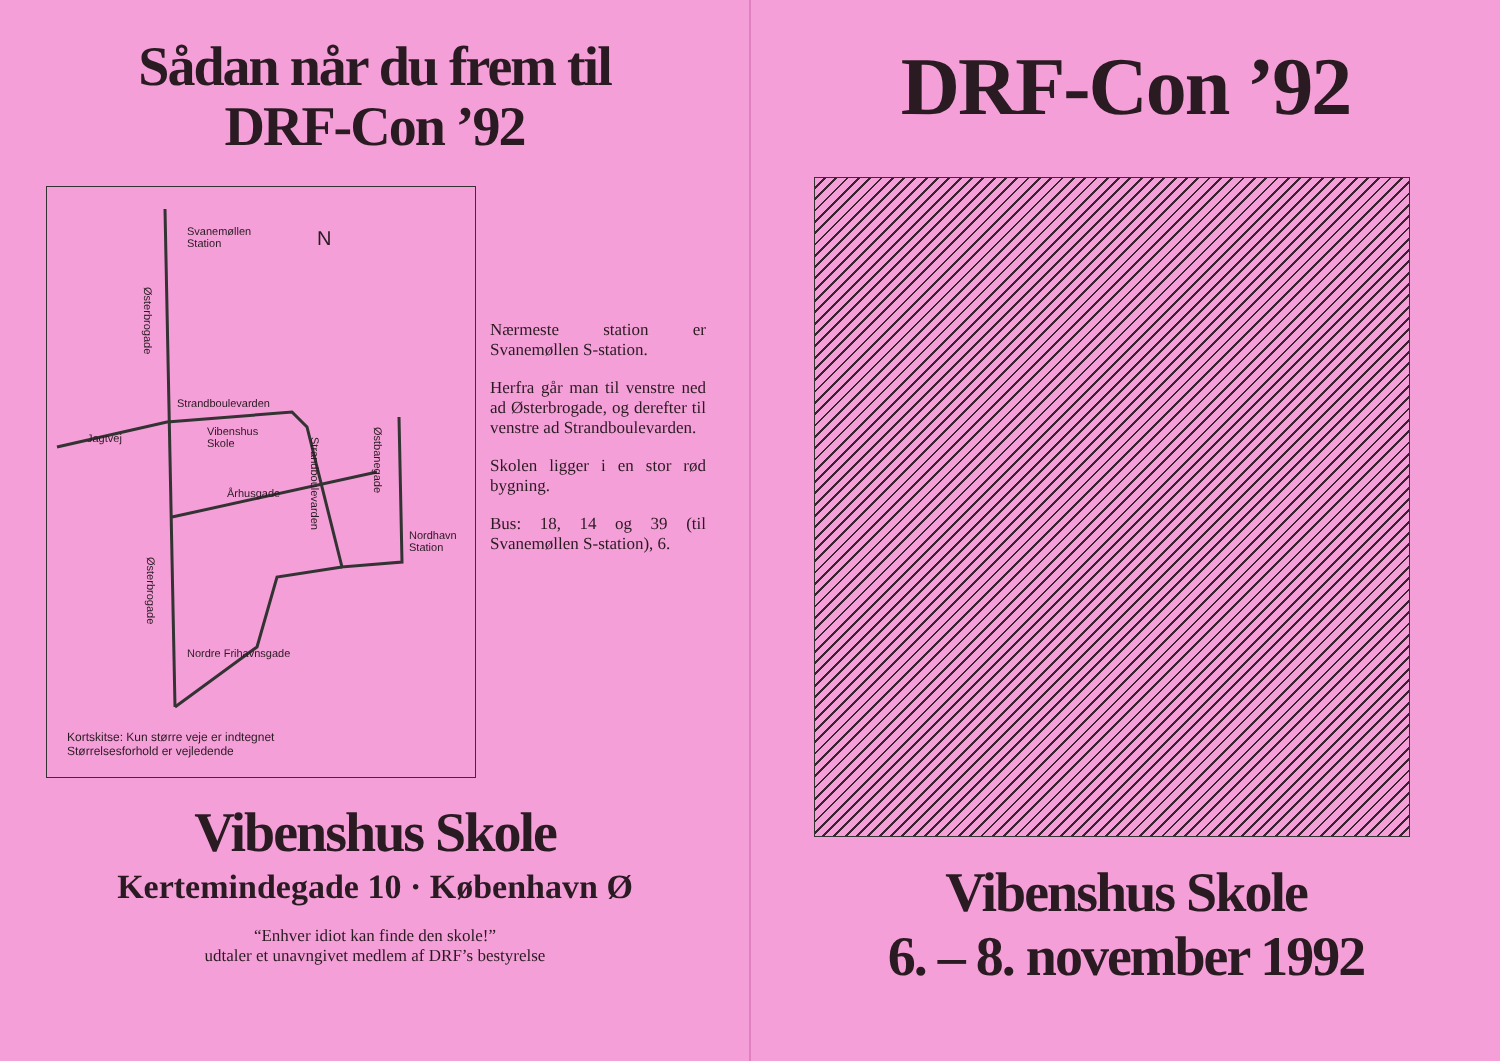Sådan når du frem til
DRF-Con ’92
Svanemøllen
Station N
Østerbrogade
Strandboulevarden
Jagtvej
Vibenshus
Skole
Århusgade
Strandboulevarden
Østbanegade
Nordhavn
Station
Østerbrogade
Nordre Frihavnsgade
Kortskitse: Kun større veje er indtegnet
Størrelsesforhold er vejledende
Nærmeste station er Svanemøllen S-station.
Herfra går man til venstre ned ad Østerbrogade, og derefter til venstre ad Strandboulevarden.
Skolen ligger i en stor rød bygning.
Bus: 18, 14 og 39 (til Svanemøllen S-station), 6.
Vibenshus Skole
Kertemindegade 10 · København Ø
“Enhver idiot kan finde den skole!”
udtaler et unavngivet medlem af DRF’s bestyrelse
DRF-Con ’92
Vibenshus Skole
6. – 8. november 1992